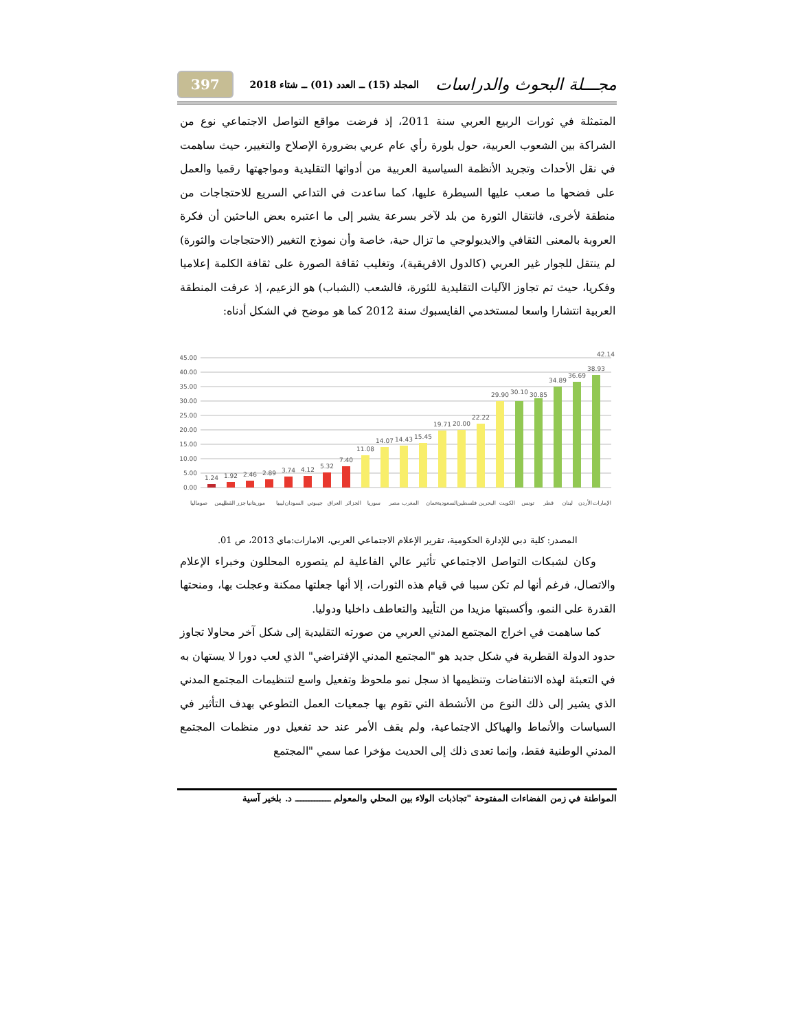مجـــلة البحوث والدراسات المجلد (15) ــ العدد (01) ــ شتاء 2018 397
المتمثلة في ثورات الربيع العربي سنة 2011، إذ فرضت مواقع التواصل الاجتماعي نوع من الشراكة بين الشعوب العربية، حول بلورة رأي عام عربي بضرورة الإصلاح والتغيير، حيث ساهمت في نقل الأحداث وتجريد الأنظمة السياسية العربية من أدواتها التقليدية ومواجهتها رقميا والعمل على فضحها ما صعب عليها السيطرة عليها، كما ساعدت في التداعي السريع للاحتجاجات من منطقة لأخرى، فانتقال الثورة من بلد لآخر بسرعة يشير إلى ما اعتبره بعض الباحثين أن فكرة العروبة بالمعنى الثقافي والايديولوجي ما تزال حية، خاصة وأن نموذج التغيير (الاحتجاجات والثورة) لم ينتقل للجوار غير العربي (كالدول الافريقية)، وتغليب ثقافة الصورة على ثقافة الكلمة إعلاميا وفكريا، حيث تم تجاوز الآليات التقليدية للثورة، فالشعب (الشباب) هو الزعيم، إذ عرفت المنطقة العربية انتشارا واسعا لمستخدمي الفايسبوك سنة 2012 كما هو موضح في الشكل أدناه:
45.00
40.00
35.00
30.00
25.00
20.00
15.00
10.00
5.00
0.00
1.24
1.92
2.46
2.89
3.74
4.12
5.32
7.40
11.08
14.07
14.43
15.45
19.71
20.00
22.22
29.90
30.10
30.85
34.89
36.69
38.93
42.14
صوماليا
اليمن
جزر القمر
موريتانيا
ليبيا
السودان
جيبوتي
العراق
الجزائر
سوريا
مصر
المغرب
عمان
السعودية
فلسطين
البحرين
الكويت
تونس
قطر
لبنان
الأردن
الإمارات
المصدر: كلية دبي للإدارة الحكومية، تقرير الإعلام الاجتماعي العربي، الامارات:ماي 2013، ص 01.
وكان لشبكات التواصل الاجتماعي تأثير عالي الفاعلية لم يتصوره المحللون وخبراء الإعلام والاتصال، فرغم أنها لم تكن سببا في قيام هذه الثورات، إلا أنها جعلتها ممكنة وعجلت بها، ومنحتها القدرة على النمو، وأكسبتها مزيدا من التأييد والتعاطف داخليا ودوليا.
كما ساهمت في اخراج المجتمع المدني العربي من صورته التقليدية إلى شكل آخر محاولا تجاوز حدود الدولة القطرية في شكل جديد هو "المجتمع المدني الإفتراضي" الذي لعب دورا لا يستهان به في التعبئة لهذه الانتفاضات وتنظيمها اذ سجل نمو ملحوظ وتفعيل واسع لتنظيمات المجتمع المدني الذي يشير إلى ذلك النوع من الأنشطة التي تقوم بها جمعيات العمل التطوعي بهدف التأثير في السياسات والأنماط والهياكل الاجتماعية، ولم يقف الأمر عند حد تفعيل دور منظمات المجتمع المدني الوطنية فقط، وإنما تعدى ذلك إلى الحديث مؤخرا عما سمي "المجتمع
المواطنة في زمن الفضاءات المفتوحة "تجاذبات الولاء بين المحلي والمعولم ـــــــــــــ د. بلخير آسية